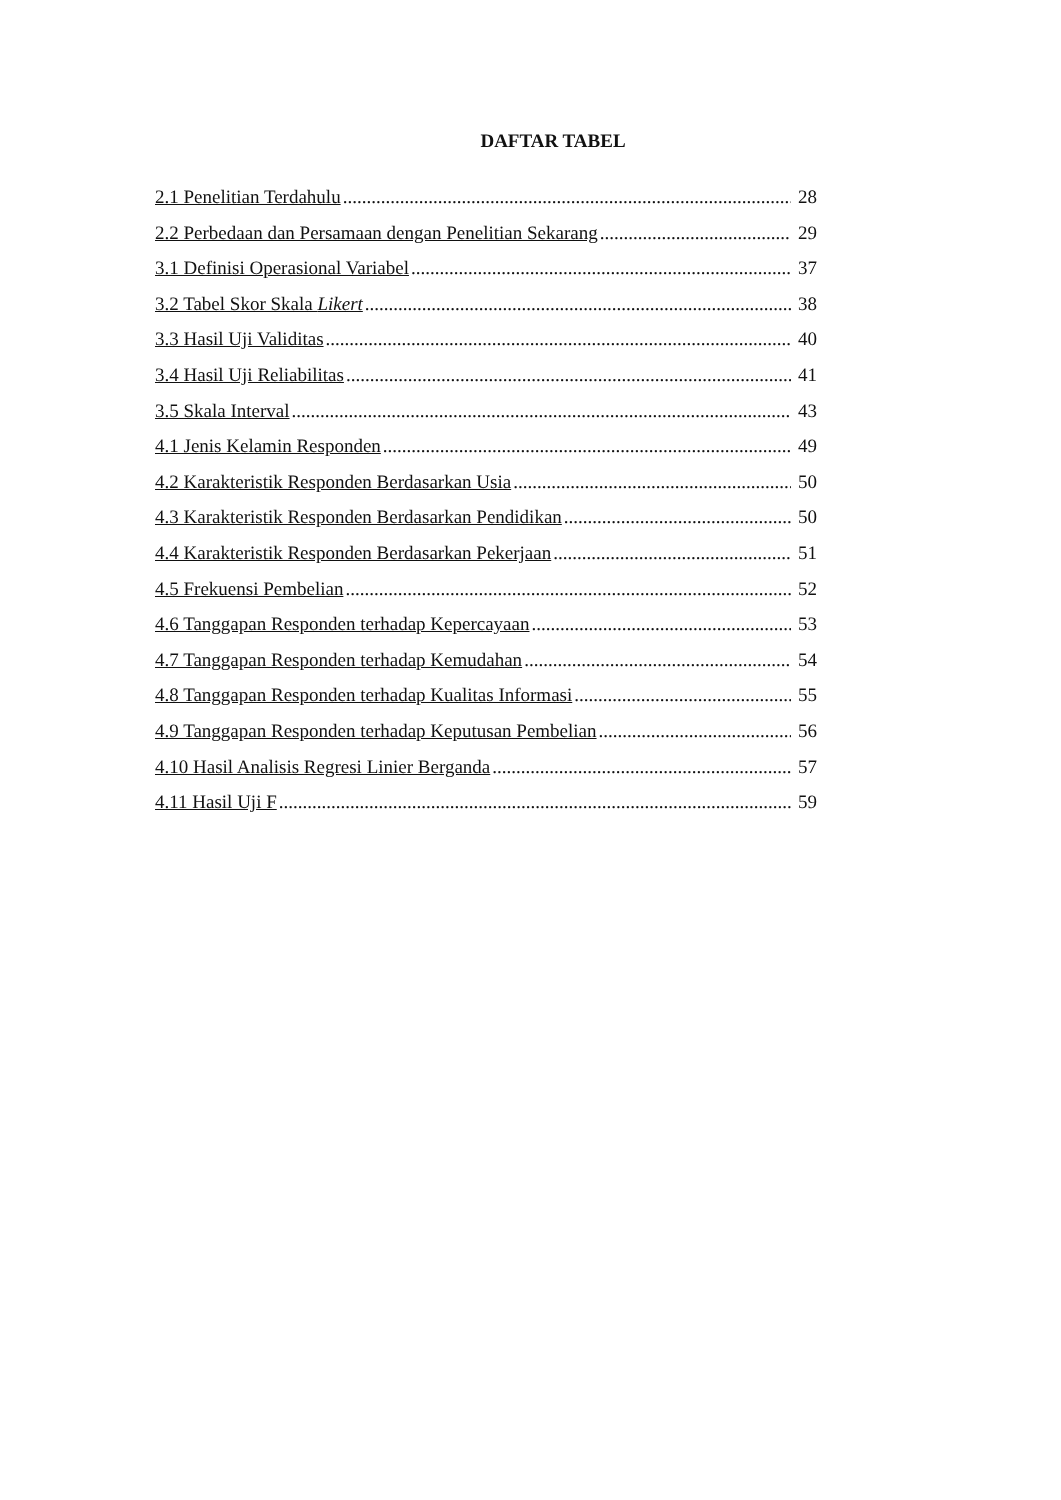DAFTAR TABEL
2.1 Penelitian Terdahulu 28
2.2 Perbedaan dan Persamaan dengan Penelitian Sekarang 29
3.1 Definisi Operasional Variabel 37
3.2 Tabel Skor Skala Likert 38
3.3 Hasil Uji Validitas 40
3.4 Hasil Uji Reliabilitas 41
3.5 Skala Interval 43
4.1 Jenis Kelamin Responden 49
4.2 Karakteristik Responden Berdasarkan Usia 50
4.3 Karakteristik Responden Berdasarkan Pendidikan 50
4.4 Karakteristik Responden Berdasarkan Pekerjaan 51
4.5 Frekuensi Pembelian 52
4.6 Tanggapan Responden terhadap Kepercayaan 53
4.7 Tanggapan Responden terhadap Kemudahan 54
4.8 Tanggapan Responden terhadap Kualitas Informasi 55
4.9 Tanggapan Responden terhadap Keputusan Pembelian 56
4.10 Hasil Analisis Regresi Linier Berganda 57
4.11 Hasil Uji F 59